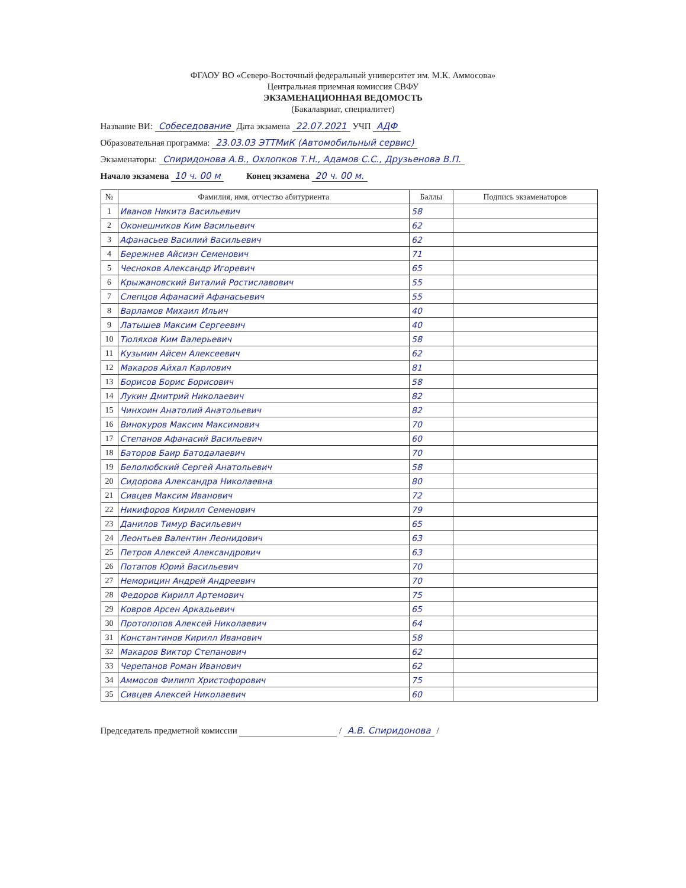ФГАОУ ВО «Северо-Восточный федеральный университет им. М.К. Аммосова»
Центральная приемная комиссия СВФУ
ЭКЗАМЕНАЦИОННАЯ ВЕДОМОСТЬ
(Бакалавриат, специалитет)
Название ВИ: Собеседование Дата экзамена 22.07.2021 УЧП АДФ
Образовательная программа: 23.03.03 ЭТТМиК (Автомобильный сервис)
Экзаменаторы: Спиридонова А.В., Охлопков Т.Н., Адамов С.С., Друзьенова В.П.
Начало экзамена 10 ч. 00 м Конец экзамена 20 ч. 00 м.
| № | Фамилия, имя, отчество абитуриента | Баллы | Подпись экзаменаторов |
| --- | --- | --- | --- |
| 1 | Иванов Никита Васильевич | 58 | |
| 2 | Оконешников Ким Васильевич | 62 | |
| 3 | Афанасьев Василий Васильевич | 62 | |
| 4 | Бережнев Айсиэн Семенович | 71 | |
| 5 | Чесноков Александр Игоревич | 65 | |
| 6 | Крыжановский Виталий Ростиславович | 55 | |
| 7 | Слепцов Афанасий Афанасьевич | 55 | |
| 8 | Варламов Михаил Ильич | 40 | |
| 9 | Латышев Максим Сергеевич | 40 | |
| 10 | Тюляхов Ким Валерьевич | 58 | |
| 11 | Кузьмин Айсен Алексеевич | 62 | |
| 12 | Макаров Айхал Карлович | 81 | |
| 13 | Борисов Борис Борисович | 58 | |
| 14 | Лукин Дмитрий Николаевич | 82 | |
| 15 | Чинхоин Анатолий Анатольевич | 82 | |
| 16 | Винокуров Максим Максимович | 70 | |
| 17 | Степанов Афанасий Васильевич | 60 | |
| 18 | Баторов Баир Батодалаевич | 70 | |
| 19 | Белолюбский Сергей Анатольевич | 58 | |
| 20 | Сидорова Александра Николаевна | 80 | |
| 21 | Сивцев Максим Иванович | 72 | |
| 22 | Никифоров Кирилл Семенович | 79 | |
| 23 | Данилов Тимур Васильевич | 65 | |
| 24 | Леонтьев Валентин Леонидович | 63 | |
| 25 | Петров Алексей Александрович | 63 | |
| 26 | Потапов Юрий Васильевич | 70 | |
| 27 | Неморицин Андрей Андреевич | 70 | |
| 28 | Федоров Кирилл Артемович | 75 | |
| 29 | Ковров Арсен Аркадьевич | 65 | |
| 30 | Протопопов Алексей Николаевич | 64 | |
| 31 | Константинов Кирилл Иванович | 58 | |
| 32 | Макаров Виктор Степанович | 62 | |
| 33 | Черепанов Роман Иванович | 62 | |
| 34 | Аммосов Филипп Христофорович | 75 | |
| 35 | Сивцев Алексей Николаевич | 60 | |
Председатель предметной комиссии / А.В. Спиридонова /